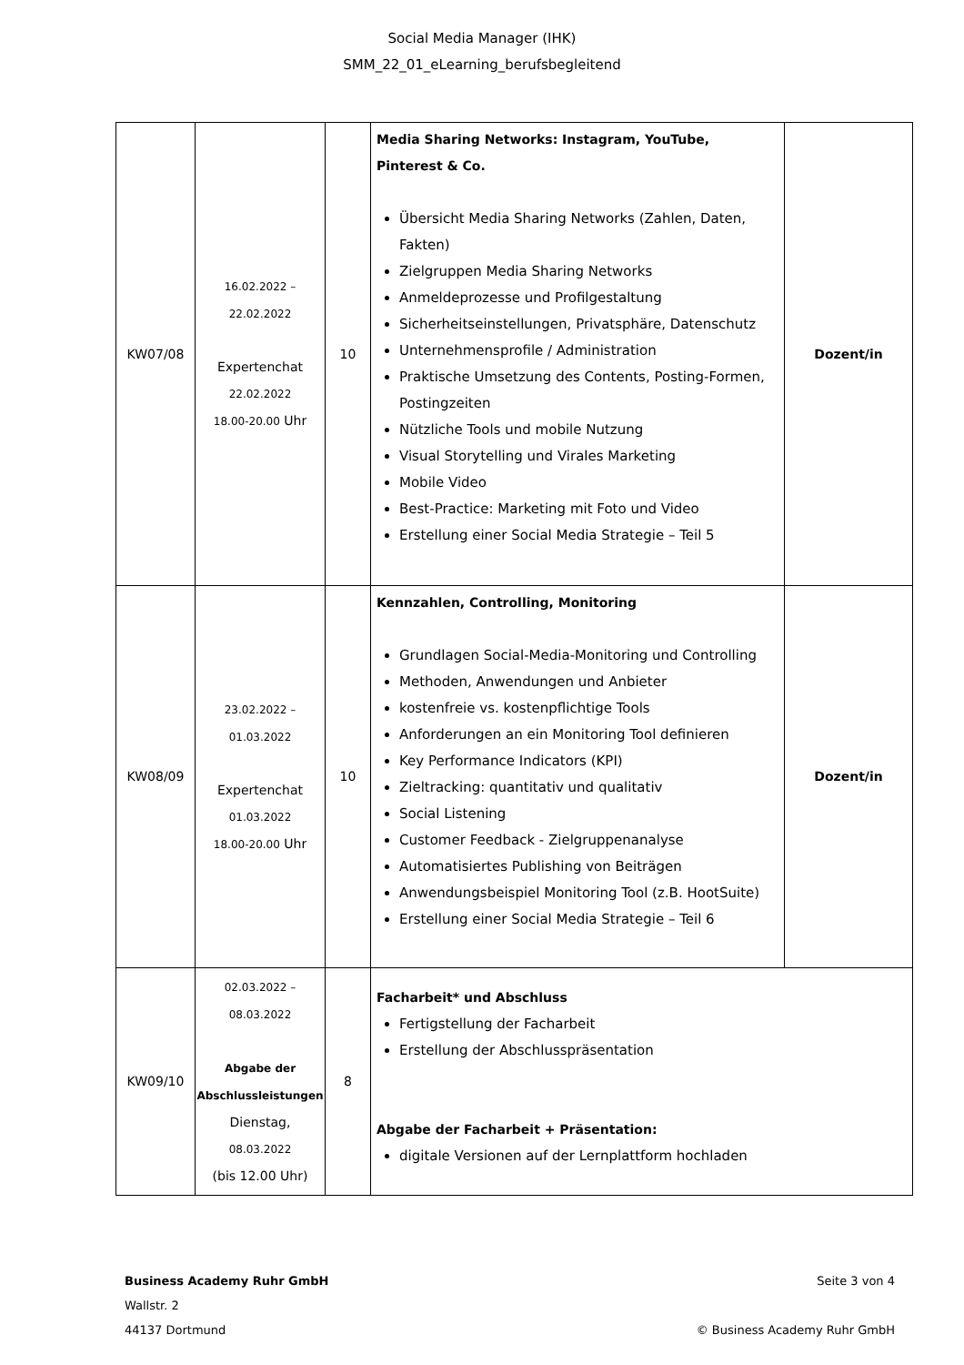Social Media Manager (IHK)
SMM_22_01_eLearning_berufsbegleitend
| KW07/08 | 16.02.2022 – 22.02.2022 Expertenchat 22.02.2022 18.00-20.00 Uhr | 10 | Media Sharing Networks: Instagram, YouTube, Pinterest & Co. Übersicht Media Sharing Networks (Zahlen, Daten, Fakten) Zielgruppen Media Sharing Networks Anmeldeprozesse und Profilgestaltung Sicherheitseinstellungen, Privatsphäre, Datenschutz Unternehmensprofile / Administration Praktische Umsetzung des Contents, Posting-Formen, Postingzeiten Nützliche Tools und mobile Nutzung Visual Storytelling und Virales Marketing Mobile Video Best-Practice: Marketing mit Foto und Video Erstellung einer Social Media Strategie – Teil 5 | Dozent/in |
| KW08/09 | 23.02.2022 – 01.03.2022 Expertenchat 01.03.2022 18.00-20.00 Uhr | 10 | Kennzahlen, Controlling, Monitoring Grundlagen Social-Media-Monitoring und Controlling Methoden, Anwendungen und Anbieter kostenfreie vs. kostenpflichtige Tools Anforderungen an ein Monitoring Tool definieren Key Performance Indicators (KPI) Zieltracking: quantitativ und qualitativ Social Listening Customer Feedback - Zielgruppenanalyse Automatisiertes Publishing von Beiträgen Anwendungsbeispiel Monitoring Tool (z.B. HootSuite) Erstellung einer Social Media Strategie – Teil 6 | Dozent/in |
| KW09/10 | 02.03.2022 – 08.03.2022 Abgabe der Abschlussleistungen Dienstag, 08.03.2022 (bis 12.00 Uhr) | 8 | Facharbeit* und Abschluss Fertigstellung der Facharbeit Erstellung der Abschlusspräsentation Abgabe der Facharbeit + Präsentation: digitale Versionen auf der Lernplattform hochladen | |
Business Academy Ruhr GmbH
Wallstr. 2
44137 Dortmund
Seite 3 von 4
© Business Academy Ruhr GmbH